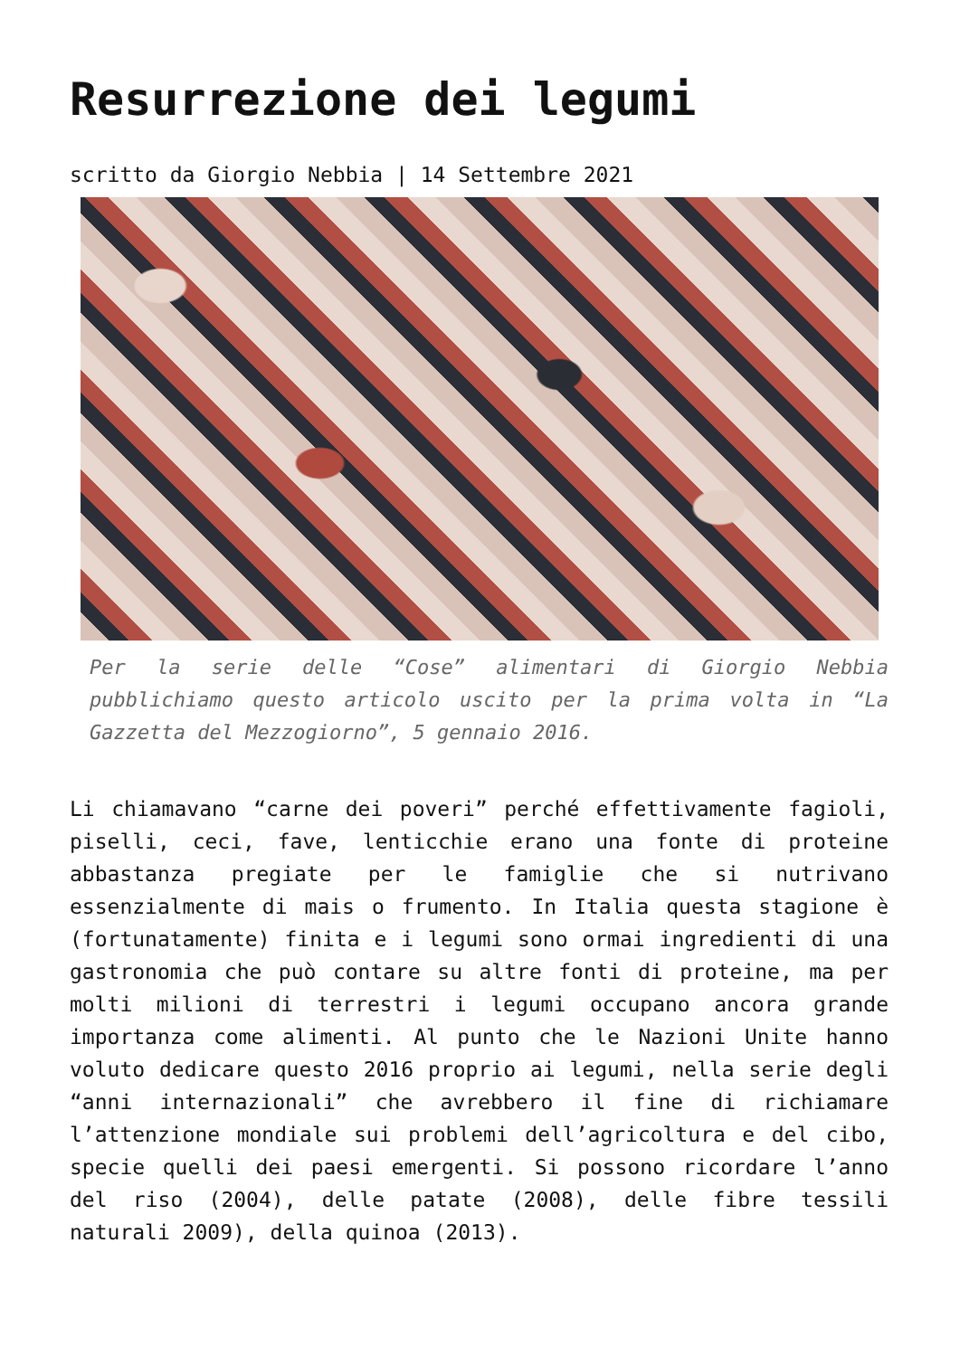Resurrezione dei legumi
scritto da Giorgio Nebbia | 14 Settembre 2021
Per la serie delle “Cose” alimentari di Giorgio Nebbia pubblichiamo questo articolo uscito per la prima volta in “La Gazzetta del Mezzogiorno”, 5 gennaio 2016.
Li chiamavano “carne dei poveri” perché effettivamente fagioli, piselli, ceci, fave, lenticchie erano una fonte di proteine abbastanza pregiate per le famiglie che si nutrivano essenzialmente di mais o frumento. In Italia questa stagione è (fortunatamente) finita e i legumi sono ormai ingredienti di una gastronomia che può contare su altre fonti di proteine, ma per molti milioni di terrestri i legumi occupano ancora grande importanza come alimenti. Al punto che le Nazioni Unite hanno voluto dedicare questo 2016 proprio ai legumi, nella serie degli “anni internazionali” che avrebbero il fine di richiamare l’attenzione mondiale sui problemi dell’agricoltura e del cibo, specie quelli dei paesi emergenti. Si possono ricordare l’anno del riso (2004), delle patate (2008), delle fibre tessili naturali 2009), della quinoa (2013).